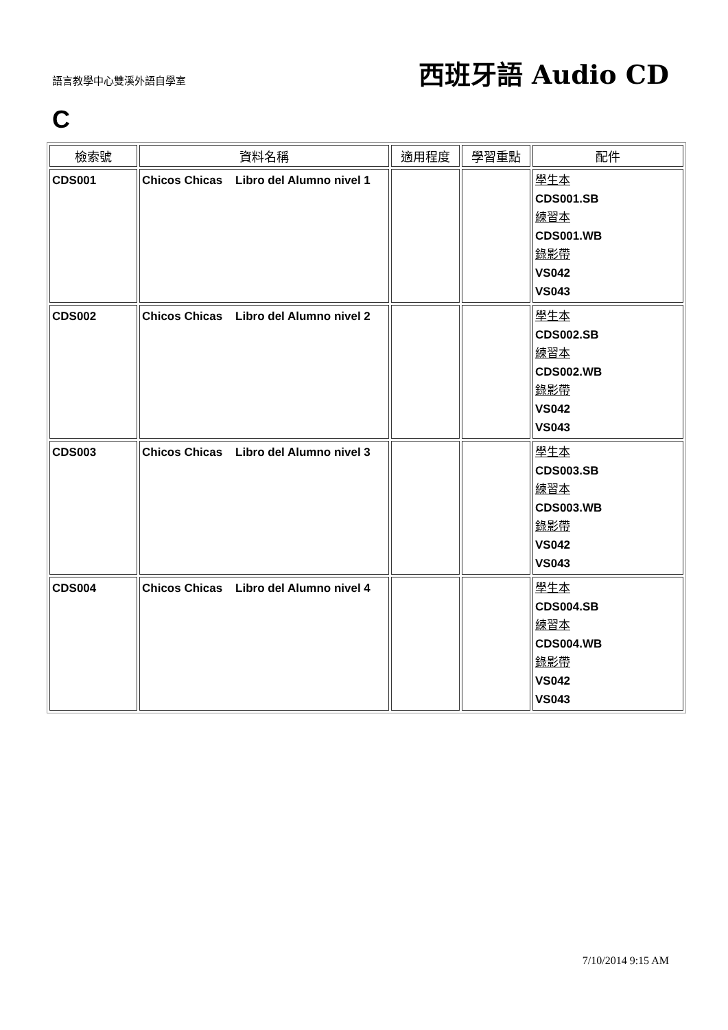語言教學中心雙溪外語自學室
西班牙語 Audio CD
C
| 檢索號 | 資料名稱 | 適用程度 | 學習重點 | 配件 |
| --- | --- | --- | --- | --- |
| CDS001 | Chicos Chicas Libro del Alumno nivel 1 | | | 學生本 CDS001.SB 練習本 CDS001.WB 錄影帶 VS042 VS043 |
| CDS002 | Chicos Chicas Libro del Alumno nivel 2 | | | 學生本 CDS002.SB 練習本 CDS002.WB 錄影帶 VS042 VS043 |
| CDS003 | Chicos Chicas Libro del Alumno nivel 3 | | | 學生本 CDS003.SB 練習本 CDS003.WB 錄影帶 VS042 VS043 |
| CDS004 | Chicos Chicas Libro del Alumno nivel 4 | | | 學生本 CDS004.SB 練習本 CDS004.WB 錄影帶 VS042 VS043 |
7/10/2014 9:15 AM